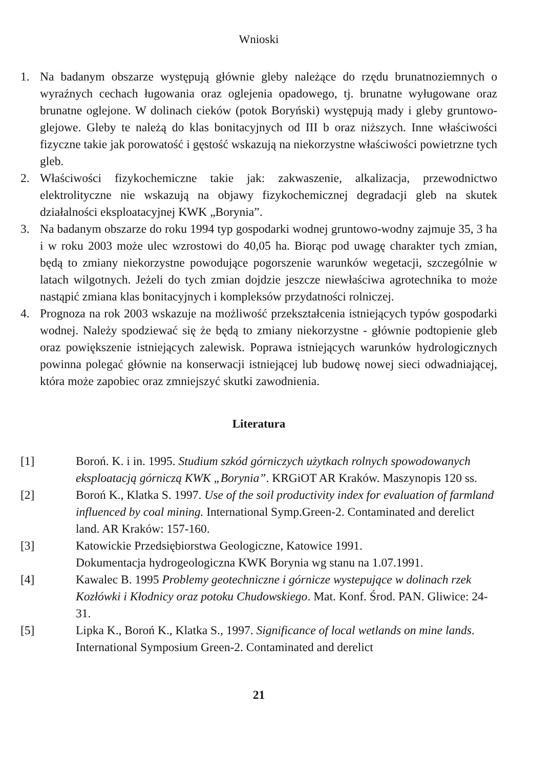Wnioski
1. Na badanym obszarze występują głównie gleby należące do rzędu brunatnoziemnych o wyraźnych cechach ługowania oraz oglejenia opadowego, tj. brunatne wyługowane oraz brunatne oglejone. W dolinach cieków (potok Boryński) występują mady i gleby gruntowo-glejowe. Gleby te należą do klas bonitacyjnych od III b oraz niższych. Inne właściwości fizyczne takie jak porowatość i gęstość wskazują na niekorzystne właściwości powietrzne tych gleb.
2. Właściwości fizykochemiczne takie jak: zakwaszenie, alkalizacja, przewodnictwo elektrolityczne nie wskazują na objawy fizykochemicznej degradacji gleb na skutek działalności eksploatacyjnej KWK „Borynia”.
3. Na badanym obszarze do roku 1994 typ gospodarki wodnej gruntowo-wodny zajmuje 35, 3 ha i w roku 2003 może ulec wzrostowi do 40,05 ha. Biorąc pod uwagę charakter tych zmian, będą to zmiany niekorzystne powodujące pogorszenie warunków wegetacji, szczególnie w latach wilgotnych. Jeżeli do tych zmian dojdzie jeszcze niewłaściwa agrotechnika to może nastąpić zmiana klas bonitacyjnych i kompleksów przydatności rolniczej.
4. Prognoza na rok 2003 wskazuje na możliwość przekształcenia istniejących typów gospodarki wodnej. Należy spodziewać się że będą to zmiany niekorzystne - głównie podtopienie gleb oraz powiększenie istniejących zalewisk. Poprawa istniejących warunków hydrologicznych powinna polegać głównie na konserwacji istniejącej lub budowę nowej sieci odwadniającej, która może zapobiec oraz zmniejszyć skutki zawodnienia.
Literatura
[1] Boroń. K. i in. 1995. Studium szkód górniczych użytkach rolnych spowodowanych eksploatacją górniczą KWK „Borynia”. KRGiOT AR Kraków. Maszynopis 120 ss.
[2] Boroń K., Klatka S. 1997. Use of the soil productivity index for evaluation of farmland influenced by coal mining. International Symp.Green-2. Contaminated and derelict land. AR Kraków: 157-160.
[3] Katowickie Przedsiębiorstwa Geologiczne, Katowice 1991.
Dokumentacja hydrogeologiczna KWK Borynia wg stanu na 1.07.1991.
[4] Kawalec B. 1995 Problemy geotechniczne i górnicze wystepujące w dolinach rzek Kozłówki i Kłodnicy oraz potoku Chudowskiego. Mat. Konf. Środ. PAN. Gliwice: 24-31.
[5] Lipka K., Boroń K., Klatka S., 1997. Significance of local wetlands on mine lands. International Symposium Green-2. Contaminated and derelict
21